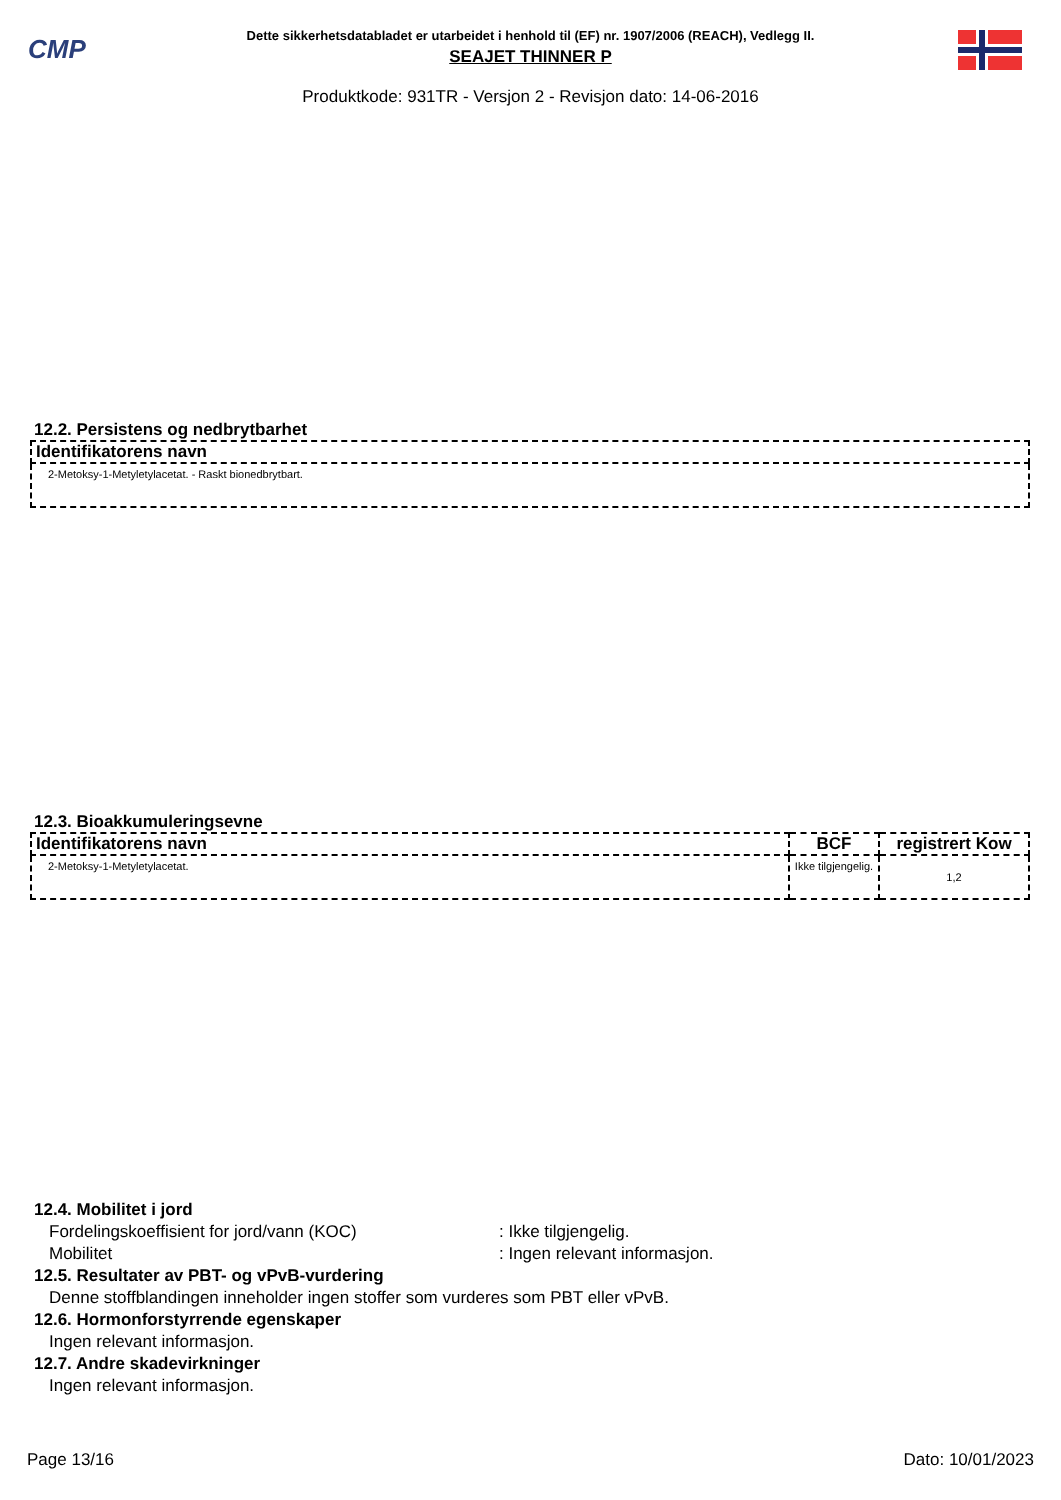CMP
Dette sikkerhetsdatabladet er utarbeidet i henhold til (EF) nr. 1907/2006 (REACH), Vedlegg II.
SEAJET THINNER P
Produktkode: 931TR - Versjon 2 - Revisjon dato: 14-06-2016
12.2. Persistens og nedbrytbarhet
| Identifikatorens navn |
| --- |
| 2-Metoksy-1-Metyletylacetat. - Raskt bionedbrytbart. |
12.3. Bioakkumuleringsevne
| Identifikatorens navn | BCF | registrert Kow |
| --- | --- | --- |
| 2-Metoksy-1-Metyletylacetat. | Ikke tilgjengelig. | 1,2 |
12.4. Mobilitet i jord
Fordelingskoeffisient for jord/vann (KOC): Ikke tilgjengelig.
Mobilitet: Ingen relevant informasjon.
12.5. Resultater av PBT- og vPvB-vurdering
Denne stoffblandingen inneholder ingen stoffer som vurderes som PBT eller vPvB.
12.6. Hormonforstyrrende egenskaper
Ingen relevant informasjon.
12.7. Andre skadevirkninger
Ingen relevant informasjon.
Page 13/16 Dato: 10/01/2023